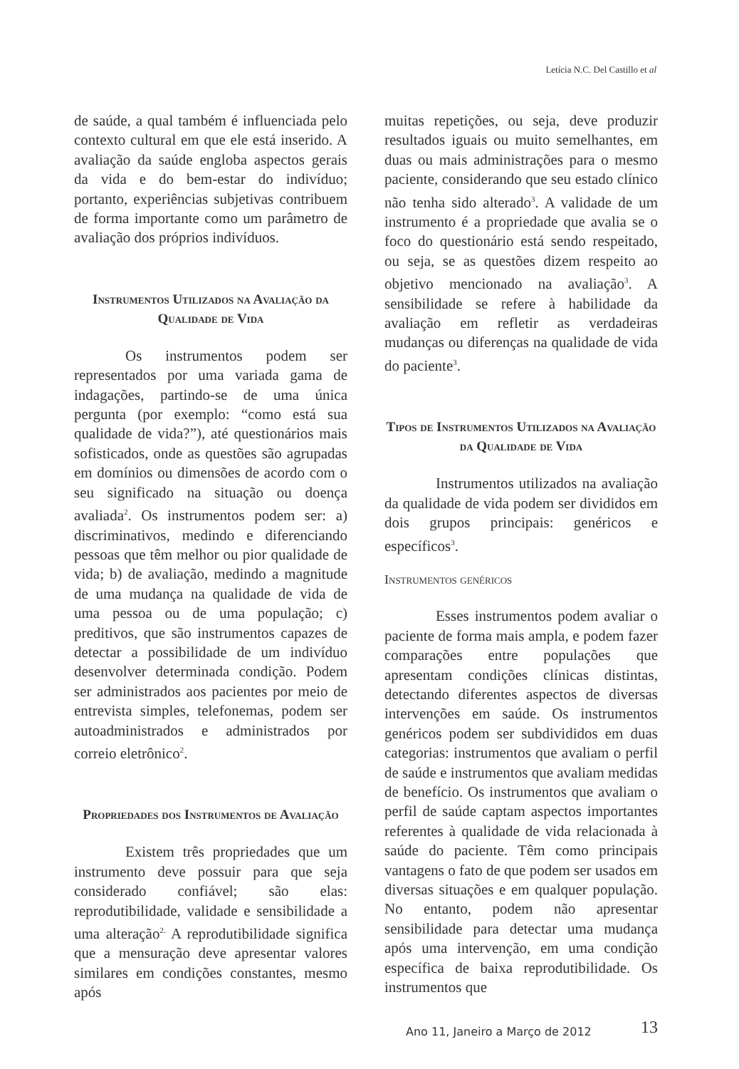Letícia N.C. Del Castillo et al
de saúde, a qual também é influenciada pelo contexto cultural em que ele está inserido. A avaliação da saúde engloba aspectos gerais da vida e do bem-estar do indivíduo; portanto, experiências subjetivas contribuem de forma importante como um parâmetro de avaliação dos próprios indivíduos.
Instrumentos Utilizados na Avaliação da Qualidade de Vida
Os instrumentos podem ser representados por uma variada gama de indagações, partindo-se de uma única pergunta (por exemplo: “como está sua qualidade de vida?”), até questionários mais sofisticados, onde as questões são agrupadas em domínios ou dimensões de acordo com o seu significado na situação ou doença avaliada<sup>2</sup>. Os instrumentos podem ser: a) discriminativos, medindo e diferenciando pessoas que têm melhor ou pior qualidade de vida; b) de avaliação, medindo a magnitude de uma mudança na qualidade de vida de uma pessoa ou de uma população; c) preditivos, que são instrumentos capazes de detectar a possibilidade de um indivíduo desenvolver determinada condição. Podem ser administrados aos pacientes por meio de entrevista simples, telefonemas, podem ser autoadministrados e administrados por correio eletrônico<sup>2</sup>.
Propriedades dos Instrumentos de Avaliação
Existem três propriedades que um instrumento deve possuir para que seja considerado confiável; são elas: reprodutibilidade, validade e sensibilidade a uma alteração<sup>2.</sup> A reprodutibilidade significa que a mensuração deve apresentar valores similares em condições constantes, mesmo após
muitas repetições, ou seja, deve produzir resultados iguais ou muito semelhantes, em duas ou mais administrações para o mesmo paciente, considerando que seu estado clínico não tenha sido alterado<sup>3</sup>. A validade de um instrumento é a propriedade que avalia se o foco do questionário está sendo respeitado, ou seja, se as questões dizem respeito ao objetivo mencionado na avaliação<sup>3</sup>. A sensibilidade se refere à habilidade da avaliação em refletir as verdadeiras mudanças ou diferenças na qualidade de vida do paciente<sup>3</sup>.
Tipos de Instrumentos Utilizados na Avaliação da Qualidade de Vida
Instrumentos utilizados na avaliação da qualidade de vida podem ser divididos em dois grupos principais: genéricos e específicos<sup>3</sup>.
Instrumentos genéricos
Esses instrumentos podem avaliar o paciente de forma mais ampla, e podem fazer comparações entre populações que apresentam condições clínicas distintas, detectando diferentes aspectos de diversas intervenções em saúde. Os instrumentos genéricos podem ser subdivididos em duas categorias: instrumentos que avaliam o perfil de saúde e instrumentos que avaliam medidas de benefício. Os instrumentos que avaliam o perfil de saúde captam aspectos importantes referentes à qualidade de vida relacionada à saúde do paciente. Têm como principais vantagens o fato de que podem ser usados em diversas situações e em qualquer população. No entanto, podem não apresentar sensibilidade para detectar uma mudança após uma intervenção, em uma condição específica de baixa reprodutibilidade. Os instrumentos que
Ano 11, Janeiro a Março de 2012
13